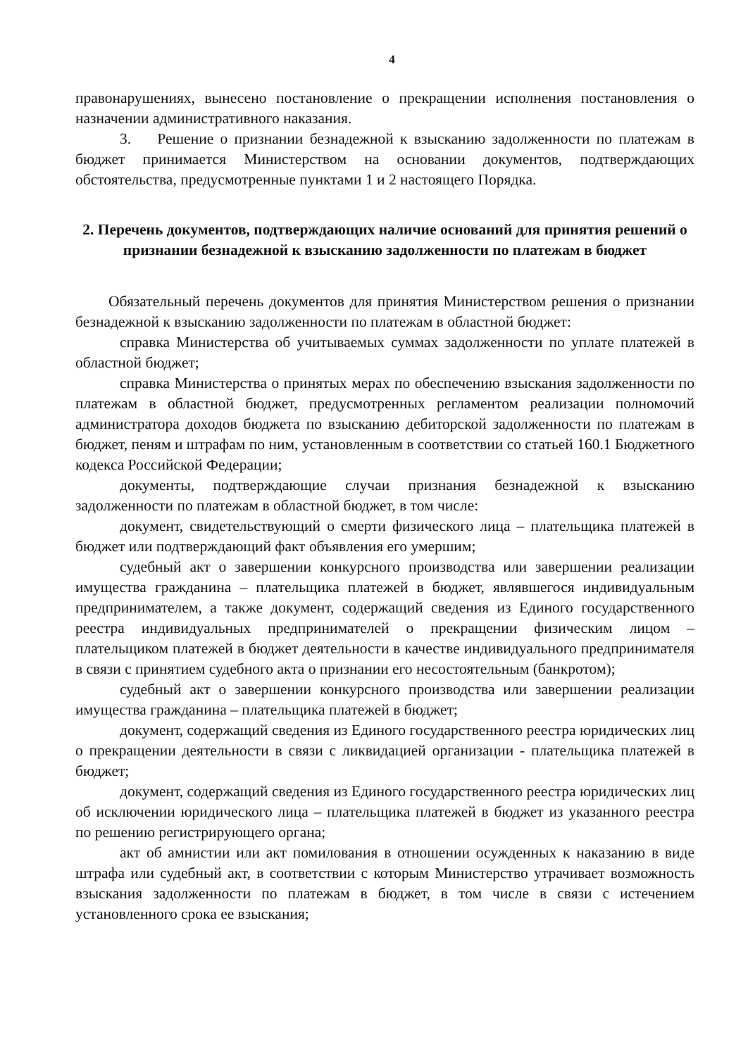4
правонарушениях, вынесено постановление о прекращении исполнения постановления о назначении административного наказания.
3. Решение о признании безнадежной к взысканию задолженности по платежам в бюджет принимается Министерством на основании документов, подтверждающих обстоятельства, предусмотренные пунктами 1 и 2 настоящего Порядка.
2. Перечень документов, подтверждающих наличие оснований для принятия решений о признании безнадежной к взысканию задолженности по платежам в бюджет
Обязательный перечень документов для принятия Министерством решения о признании безнадежной к взысканию задолженности по платежам в областной бюджет:
справка Министерства об учитываемых суммах задолженности по уплате платежей в областной бюджет;
справка Министерства о принятых мерах по обеспечению взыскания задолженности по платежам в областной бюджет, предусмотренных регламентом реализации полномочий администратора доходов бюджета по взысканию дебиторской задолженности по платежам в бюджет, пеням и штрафам по ним, установленным в соответствии со статьей 160.1 Бюджетного кодекса Российской Федерации;
документы, подтверждающие случаи признания безнадежной к взысканию задолженности по платежам в областной бюджет, в том числе:
документ, свидетельствующий о смерти физического лица – плательщика платежей в бюджет или подтверждающий факт объявления его умершим;
судебный акт о завершении конкурсного производства или завершении реализации имущества гражданина – плательщика платежей в бюджет, являвшегося индивидуальным предпринимателем, а также документ, содержащий сведения из Единого государственного реестра индивидуальных предпринимателей о прекращении физическим лицом – плательщиком платежей в бюджет деятельности в качестве индивидуального предпринимателя в связи с принятием судебного акта о признании его несостоятельным (банкротом);
судебный акт о завершении конкурсного производства или завершении реализации имущества гражданина – плательщика платежей в бюджет;
документ, содержащий сведения из Единого государственного реестра юридических лиц о прекращении деятельности в связи с ликвидацией организации - плательщика платежей в бюджет;
документ, содержащий сведения из Единого государственного реестра юридических лиц об исключении юридического лица – плательщика платежей в бюджет из указанного реестра по решению регистрирующего органа;
акт об амнистии или акт помилования в отношении осужденных к наказанию в виде штрафа или судебный акт, в соответствии с которым Министерство утрачивает возможность взыскания задолженности по платежам в бюджет, в том числе в связи с истечением установленного срока ее взыскания;